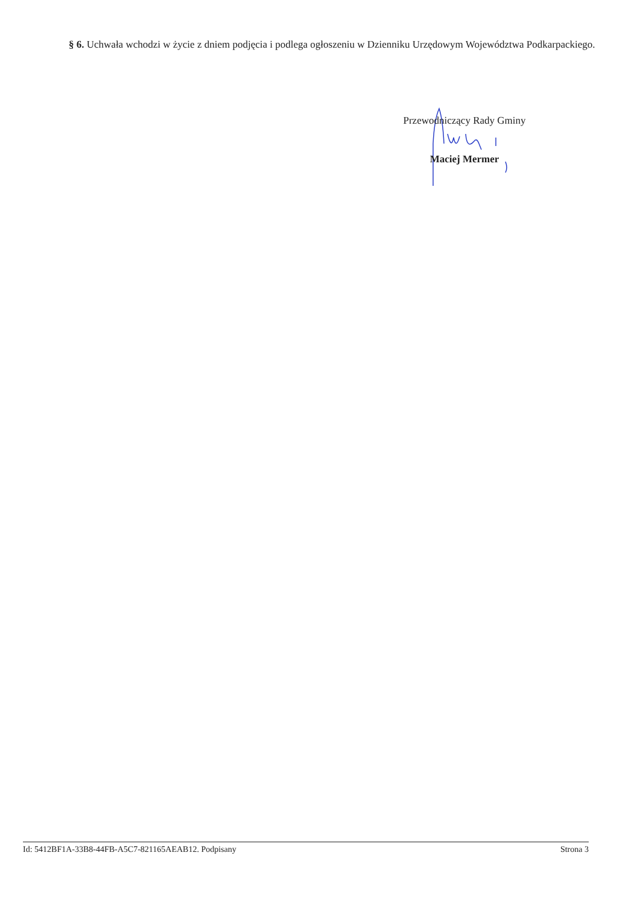§ 6. Uchwała wchodzi w życie z dniem podjęcia i podlega ogłoszeniu w Dzienniku Urzędowym Województwa Podkarpackiego.
Przewodniczący Rady Gminy
Maciej Mermer
Id: 5412BF1A-33B8-44FB-A5C7-821165AEAB12. Podpisany Strona 3